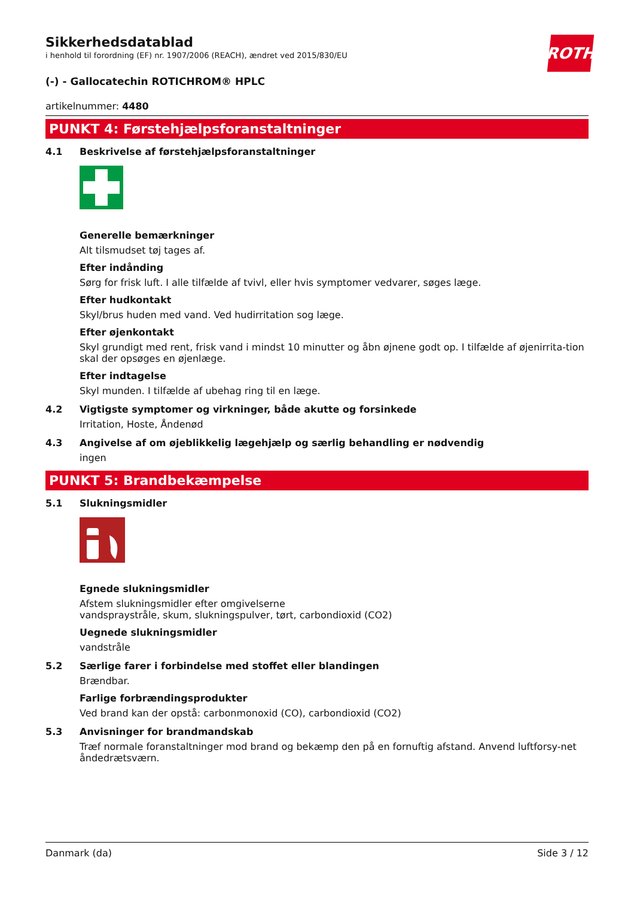ROTH
Sikkerhedsdatablad
i henhold til forordning (EF) nr. 1907/2006 (REACH), ændret ved 2015/830/EU
(-) - Gallocatechin ROTICHROM® HPLC
artikelnummer: 4480
PUNKT 4: Førstehjælpsforanstaltninger
4.1 Beskrivelse af førstehjælpsforanstaltninger
Generelle bemærkninger
Alt tilsmudset tøj tages af.
Efter indånding
Sørg for frisk luft. I alle tilfælde af tvivl, eller hvis symptomer vedvarer, søges læge.
Efter hudkontakt
Skyl/brus huden med vand. Ved hudirritation sog læge.
Efter øjenkontakt
Skyl grundigt med rent, frisk vand i mindst 10 minutter og åbn øjnene godt op. I tilfælde af øjenirrita-tion skal der opsøges en øjenlæge.
Efter indtagelse
Skyl munden. I tilfælde af ubehag ring til en læge.
4.2 Vigtigste symptomer og virkninger, både akutte og forsinkede
Irritation, Hoste, Åndenød
4.3 Angivelse af om øjeblikkelig lægehjælp og særlig behandling er nødvendig
ingen
PUNKT 5: Brandbekæmpelse
5.1 Slukningsmidler
Egnede slukningsmidler
Afstem slukningsmidler efter omgivelserne
vandspraystråle, skum, slukningspulver, tørt, carbondioxid (CO2)
Uegnede slukningsmidler
vandstråle
5.2 Særlige farer i forbindelse med stoffet eller blandingen
Brændbar.
Farlige forbrændingsprodukter
Ved brand kan der opstå: carbonmonoxid (CO), carbondioxid (CO2)
5.3 Anvisninger for brandmandskab
Træf normale foranstaltninger mod brand og bekæmp den på en fornuftig afstand. Anvend luftforsy-net åndedrætsværn.
Danmark (da) Side 3 / 12